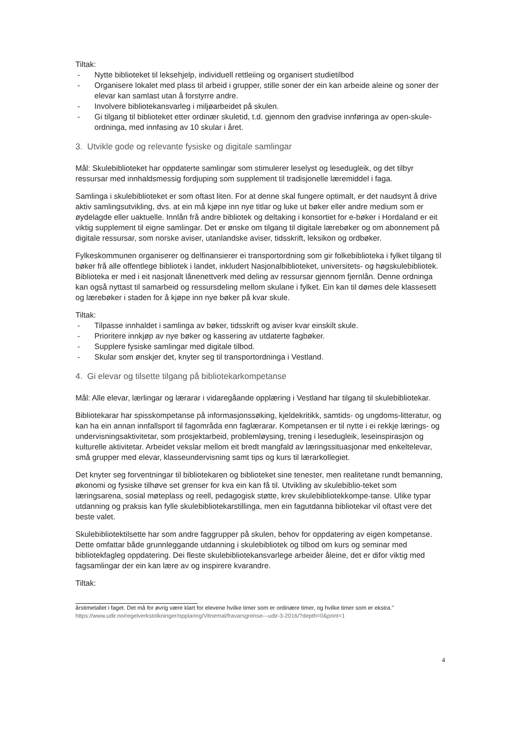Tiltak:
- Nytte biblioteket til leksehjelp, individuell rettleiing og organisert studietilbod
- Organisere lokalet med plass til arbeid i grupper, stille soner der ein kan arbeide aleine og soner der elevar kan samlast utan å forstyrre andre.
- Involvere bibliotekansvarleg i miljøarbeidet på skulen.
- Gi tilgang til biblioteket etter ordinær skuletid, t.d. gjennom den gradvise innføringa av open-skule-ordninga, med innfasing av 10 skular i året.
3. Utvikle gode og relevante fysiske og digitale samlingar
Mål: Skulebiblioteket har oppdaterte samlingar som stimulerer leselyst og lesedugleik, og det tilbyr ressursar med innhaldsmessig fordjuping som supplement til tradisjonelle læremiddel i faga.
Samlinga i skulebiblioteket er som oftast liten. For at denne skal fungere optimalt, er det naudsynt å drive aktiv samlingsutvikling, dvs. at ein må kjøpe inn nye titlar og luke ut bøker eller andre medium som er øydelagde eller uaktuelle. Innlån frå andre bibliotek og deltaking i konsortiet for e-bøker i Hordaland er eit viktig supplement til eigne samlingar. Det er ønske om tilgang til digitale lærebøker og om abonnement på digitale ressursar, som norske aviser, utanlandske aviser, tidsskrift, leksikon og ordbøker.
Fylkeskommunen organiserer og delfinansierer ei transportordning som gir folkebiblioteka i fylket tilgang til bøker frå alle offentlege bibliotek i landet, inkludert Nasjonalbiblioteket, universitets- og høgskulebibliotek. Biblioteka er med i eit nasjonalt lånenettverk med deling av ressursar gjennom fjernlån. Denne ordninga kan også nyttast til samarbeid og ressursdeling mellom skulane i fylket. Ein kan til dømes dele klassesett og lærebøker i staden for å kjøpe inn nye bøker på kvar skule.
Tiltak:
- Tilpasse innhaldet i samlinga av bøker, tidsskrift og aviser kvar einskilt skule.
- Prioritere innkjøp av nye bøker og kassering av utdaterte fagbøker.
- Supplere fysiske samlingar med digitale tilbod.
- Skular som ønskjer det, knyter seg til transportordninga i Vestland.
4. Gi elevar og tilsette tilgang på bibliotekarkompetanse
Mål: Alle elevar, lærlingar og lærarar i vidaregåande opplæring i Vestland har tilgang til skulebibliotekar.
Bibliotekarar har spisskompetanse på informasjonssøking, kjeldekritikk, samtids- og ungdoms-litteratur, og kan ha ein annan innfallsport til fagområda enn faglærarar. Kompetansen er til nytte i ei rekkje lærings- og undervisningsaktivitetar, som prosjektarbeid, problemløysing, trening i lesedugleik, leseinspirasjon og kulturelle aktivitetar. Arbeidet vekslar mellom eit bredt mangfald av læringssituasjonar med enkeltelevar, små grupper med elevar, klasseundervisning samt tips og kurs til lærarkollegiet.
Det knyter seg forventningar til bibliotekaren og biblioteket sine tenester, men realitetane rundt bemanning, økonomi og fysiske tilhøve set grenser for kva ein kan få til. Utvikling av skulebiblio-teket som læringsarena, sosial møteplass og reell, pedagogisk støtte, krev skulebibliotekkompe-tanse. Ulike typar utdanning og praksis kan fylle skulebibliotekarstillinga, men ein fagutdanna bibliotekar vil oftast vere det beste valet.
Skulebibliotektilsette har som andre faggrupper på skulen, behov for oppdatering av eigen kompetanse. Dette omfattar både grunnleggande utdanning i skulebibliotek og tilbod om kurs og seminar med bibliotekfagleg oppdatering. Dei fleste skulebibliotekansvarlege arbeider åleine, det er difor viktig med fagsamlingar der ein kan lære av og inspirere kvarandre.
Tiltak:
årstimetallet i faget. Det må for øvrig være klart for elevene hvilke timer som er ordinære timer, og hvilke timer som er ekstra." https://www.udir.no/regelverkstolkninger/opplaring/Vitnemal/fravarsgrense---udir-3-2016/?depth=0&print=1
4